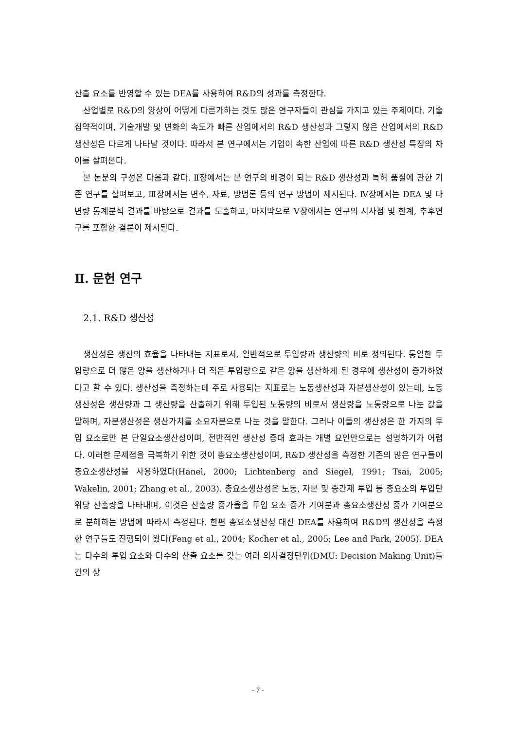산출 요소를 반영할 수 있는 DEA를 사용하여 R&D의 성과를 측정한다.
산업별로 R&D의 양상이 어떻게 다른가하는 것도 많은 연구자들이 관심을 가지고 있는 주제이다. 기술집약적이며, 기술개발 및 변화의 속도가 빠른 산업에서의 R&D 생산성과 그렇지 않은 산업에서의 R&D 생산성은 다르게 나타날 것이다. 따라서 본 연구에서는 기업이 속한 산업에 따른 R&D 생산성 특징의 차이를 살펴본다.
본 논문의 구성은 다음과 같다. Ⅱ장에서는 본 연구의 배경이 되는 R&D 생산성과 특허 품질에 관한 기존 연구를 살펴보고, Ⅲ장에서는 변수, 자료, 방법론 등의 연구 방법이 제시된다. Ⅳ장에서는 DEA 및 다변량 통계분석 결과를 바탕으로 결과를 도출하고, 마지막으로 Ⅴ장에서는 연구의 시사점 및 한계, 추후연구를 포함한 결론이 제시된다.
Ⅱ. 문헌 연구
2.1. R&D 생산성
생산성은 생산의 효율을 나타내는 지표로서, 일반적으로 투입량과 생산량의 비로 정의된다. 동일한 투입량으로 더 많은 양을 생산하거나 더 적은 투입량으로 같은 양을 생산하게 된 경우에 생산성이 증가하였다고 할 수 있다. 생산성을 측정하는데 주로 사용되는 지표로는 노동생산성과 자본생산성이 있는데, 노동생산성은 생산량과 그 생산량을 산출하기 위해 투입된 노동량의 비로서 생산량을 노동량으로 나눈 값을 말하며, 자본생산성은 생산가치를 소요자본으로 나눈 것을 말한다. 그러나 이들의 생산성은 한 가지의 투입 요소로만 본 단일요소생산성이며, 전반적인 생산성 증대 효과는 개별 요인만으로는 설명하기가 어렵다. 이러한 문제점을 극복하기 위한 것이 총요소생산성이며, R&D 생산성을 측정한 기존의 많은 연구들이 총요소생산성을 사용하였다(Hanel, 2000; Lichtenberg and Siegel, 1991; Tsai, 2005; Wakelin, 2001; Zhang et al., 2003). 총요소생산성은 노동, 자본 및 중간재 투입 등 총요소의 투입단위당 산출량을 나타내며, 이것은 산출량 증가율을 투입 요소 증가 기여분과 총요소생산성 증가 기여분으로 분해하는 방법에 따라서 측정된다. 한편 총요소생산성 대신 DEA를 사용하여 R&D의 생산성을 측정한 연구들도 진행되어 왔다(Feng et al., 2004; Kocher et al., 2005; Lee and Park, 2005). DEA는 다수의 투입 요소와 다수의 산출 요소를 갖는 여러 의사결정단위(DMU: Decision Making Unit)들 간의 상
- 7 -